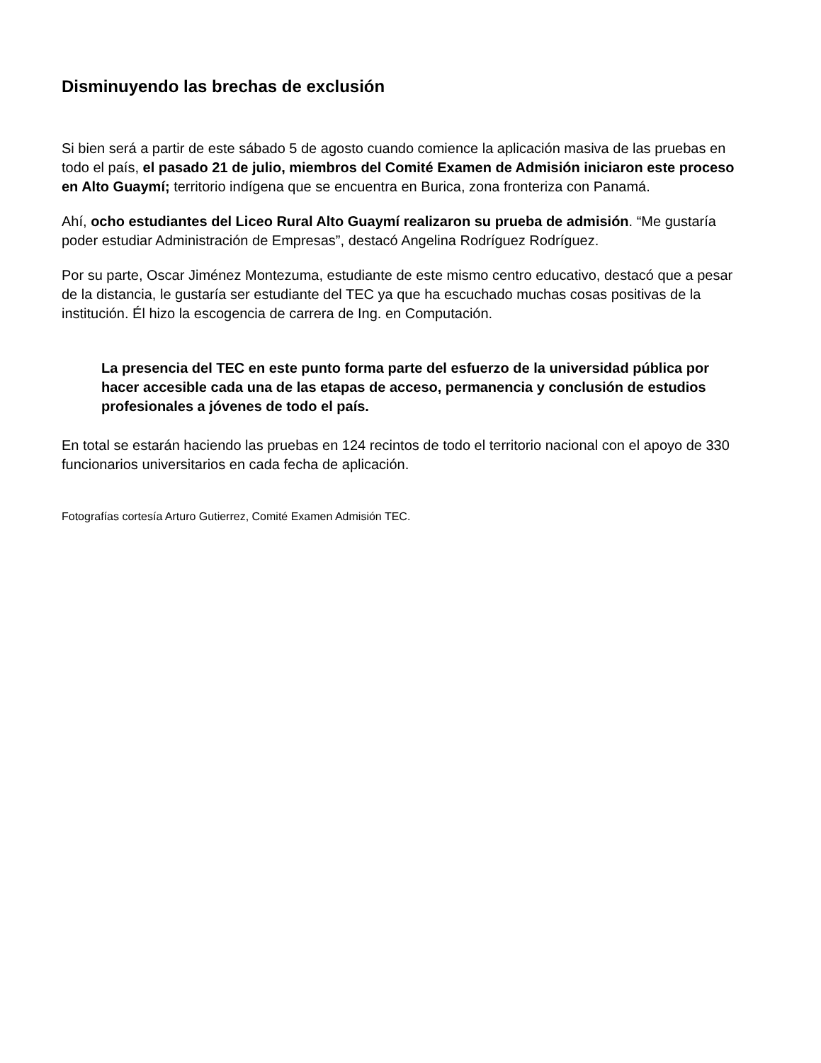Disminuyendo las brechas de exclusión
Si bien será a partir de este sábado 5 de agosto cuando comience la aplicación masiva de las pruebas en todo el país, el pasado 21 de julio, miembros del Comité Examen de Admisión iniciaron este proceso en Alto Guaymí; territorio indígena que se encuentra en Burica, zona fronteriza con Panamá.
Ahí, ocho estudiantes del Liceo Rural Alto Guaymí realizaron su prueba de admisión. “Me gustaría poder estudiar Administración de Empresas”, destacó Angelina Rodríguez Rodríguez.
Por su parte, Oscar Jiménez Montezuma, estudiante de este mismo centro educativo, destacó que a pesar de la distancia, le gustaría ser estudiante del TEC ya que ha escuchado muchas cosas positivas de la institución. Él hizo la escogencia de carrera de Ing. en Computación.
La presencia del TEC en este punto forma parte del esfuerzo de la universidad pública por hacer accesible cada una de las etapas de acceso, permanencia y conclusión de estudios profesionales a jóvenes de todo el país.
En total se estarán haciendo las pruebas en 124 recintos de todo el territorio nacional con el apoyo de 330 funcionarios universitarios en cada fecha de aplicación.
Fotografías cortesía Arturo Gutierrez, Comité Examen Admisión TEC.